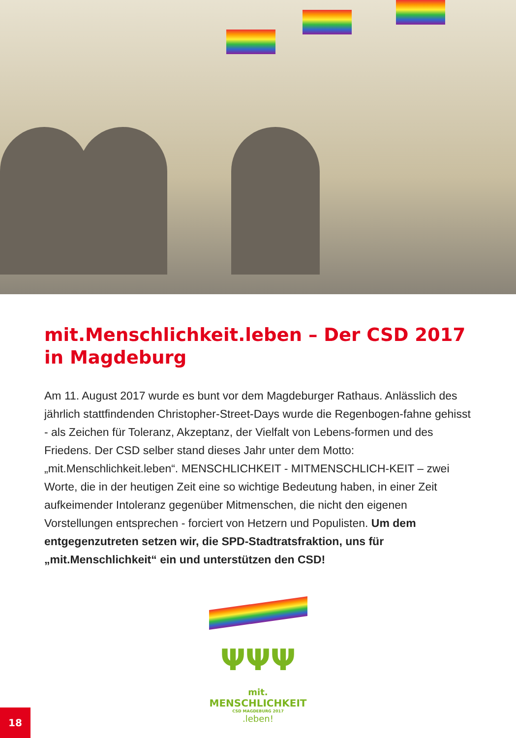mit.Menschlichkeit.leben – Der CSD 2017 in Magdeburg
Am 11. August 2017 wurde es bunt vor dem Magdeburger Rathaus. Anlässlich des jährlich stattfindenden Christopher-Street-Days wurde die Regenbogen-fahne gehisst - als Zeichen für Toleranz, Akzeptanz, der Vielfalt von Lebens-formen und des Friedens. Der CSD selber stand dieses Jahr unter dem Motto: „mit.Menschlichkeit.leben“. MENSCHLICHKEIT - MITMENSCHLICH-KEIT – zwei Worte, die in der heutigen Zeit eine so wichtige Bedeutung haben, in einer Zeit aufkeimender Intoleranz gegenüber Mitmenschen, die nicht den eigenen Vorstellungen entsprechen - forciert von Hetzern und Populisten. Um dem entgegenzutreten setzen wir, die SPD-Stadtratsfraktion, uns für „mit.Menschlichkeit“ ein und unterstützen den CSD!
ΨΨΨ
mit.
MENSCHLICHKEIT
CSD MAGDEBURG 2017
.leben!
18